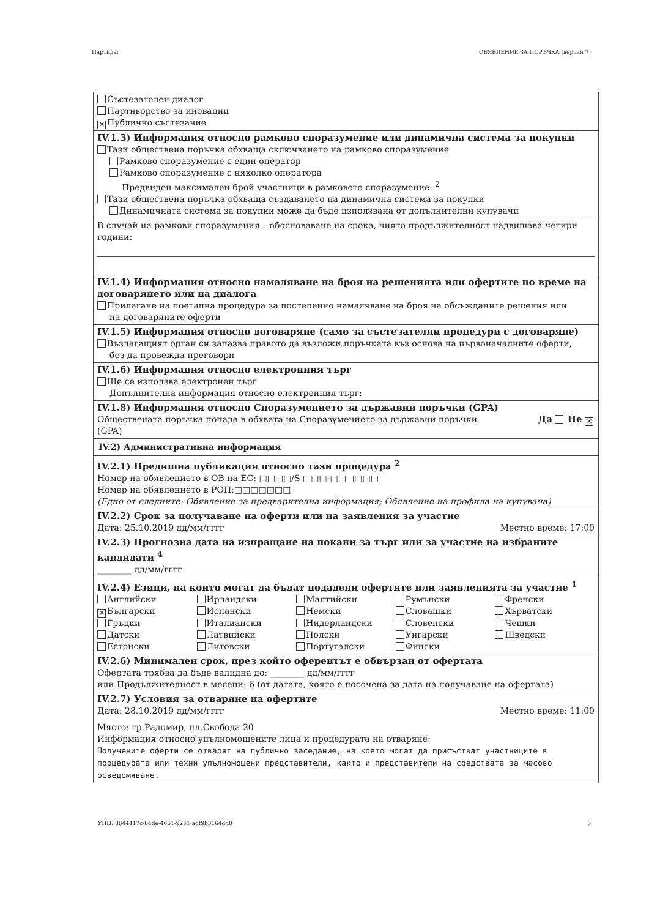Партида: ОБЯВЛЕНИЕ ЗА ПОРЪЧКА (версия 7)
Състезателен диалог
Партньорство за иновации
✕ Публично състезание
IV.1.3) Информация относно рамково споразумение или динамична система за покупки
Тази обществена поръчка обхваща сключването на рамково споразумение
Рамково споразумение с един оператор
Рамково споразумение с няколко оператора
Предвиден максимален брой участници в рамковото споразумение: <sup>2</sup>
Тази обществена поръчка обхваща създаването на динамична система за покупки
Динамичната система за покупки може да бъде използвана от допълнителни купувачи
В случай на рамкови споразумения – обосноваване на срока, чиято продължителност надвишава четири години:
IV.1.4) Информация относно намаляване на броя на решенията или офертите по време на договарянето или на диалога
Прилагане на поетапна процедура за постепенно намаляване на броя на обсъжданите решения или
на договаряните оферти
IV.1.5) Информация относно договаряне (само за състезателни процедури с договаряне)
Възлагащият орган си запазва правото да възложи поръчката въз основа на първоначалните оферти,
без да провежда преговори
IV.1.6) Информация относно електронния търг
Ще се използва електронен търг
Допълнителна информация относно електронния търг:
IV.1.8) Информация относно Споразумението за държавни поръчки (GPA)
Обществената поръчка попада в обхвата на Споразумението за държавни поръчки
(GPA) Да Не ✕
IV.2) Административна информация
IV.2.1) Предишна публикация относно тази процедура <sup>2</sup>
Номер на обявлението в ОВ на ЕС: □□□□/S □□□-□□□□□□
Номер на обявлението в РОП:□□□□□□□
(Едно от следните: Обявление за предварителна информация; Обявление на профила на купувача)
IV.2.2) Срок за получаване на оферти или на заявления за участие
Дата: 25.10.2019 дд/мм/гггг Местно време: 17:00
IV.2.3) Прогнозна дата на изпращане на покани за търг или за участие на избраните кандидати <sup>4</sup>
________ дд/мм/гггг
IV.2.4) Езици, на които могат да бъдат подадени офертите или заявленията за участие <sup>1</sup>
Английски Ирландски Малтийски Румънски Френски ✕ Български Испански Немски Словашки Хърватски Гръцки Италиански Нидерландски Словенски Чешки Датски Латвийски Полски Унгарски Шведски Естонски Литовски Португалски Фински
IV.2.6) Минимален срок, през който оферентът е обвързан от офертата
Офертата трябва да бъде валидна до: ________ дд/мм/гггг
или Продължителност в месеци: 6 (от датата, която е посочена за дата на получаване на офертата)
IV.2.7) Условия за отваряне на офертите
Дата: 28.10.2019 дд/мм/гггг Местно време: 11:00
Място: гр.Радомир, пл.Свобода 20
Информация относно упълномощените лица и процедурата на отваряне:
Получените оферти се отварят на публично заседание, на което могат да присъстват участниците в процедурата или техни упълномощени представители, както и представители на средствата за масово осведомяване.
УНП: 8844417c-84de-4661-9251-adf9b3164dd8 6